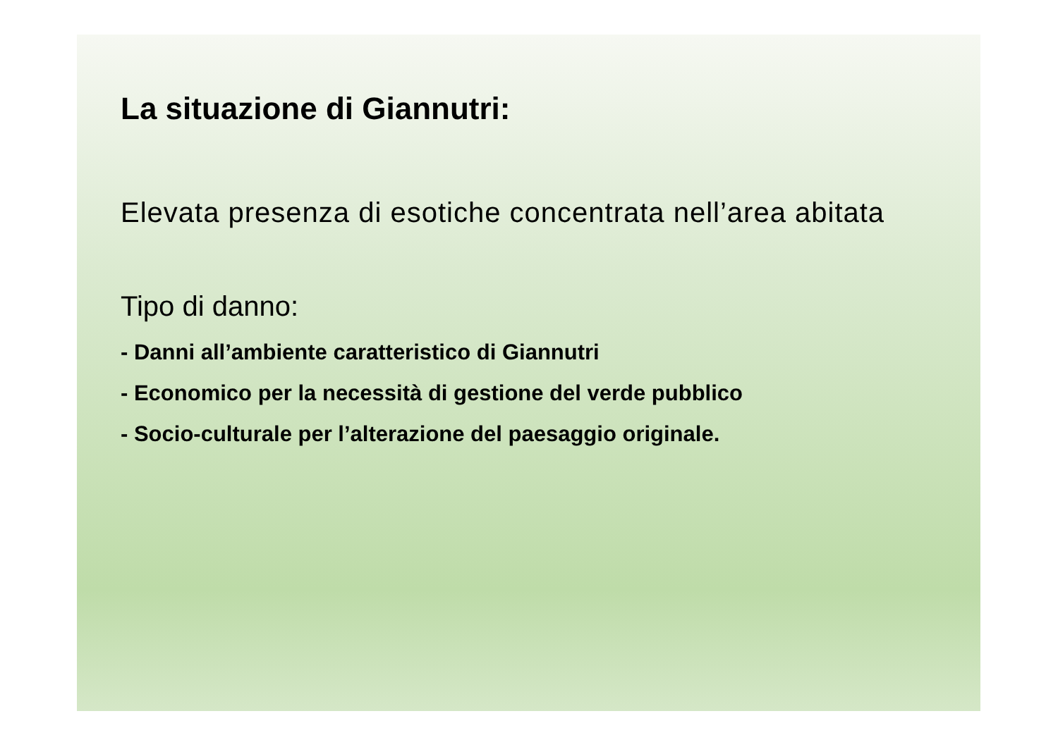La situazione di Giannutri:
Elevata presenza di esotiche concentrata nell’area abitata
Tipo di danno:
- Danni all’ambiente caratteristico di Giannutri
- Economico per la necessità di gestione del verde pubblico
- Socio-culturale per l’alterazione del paesaggio originale.